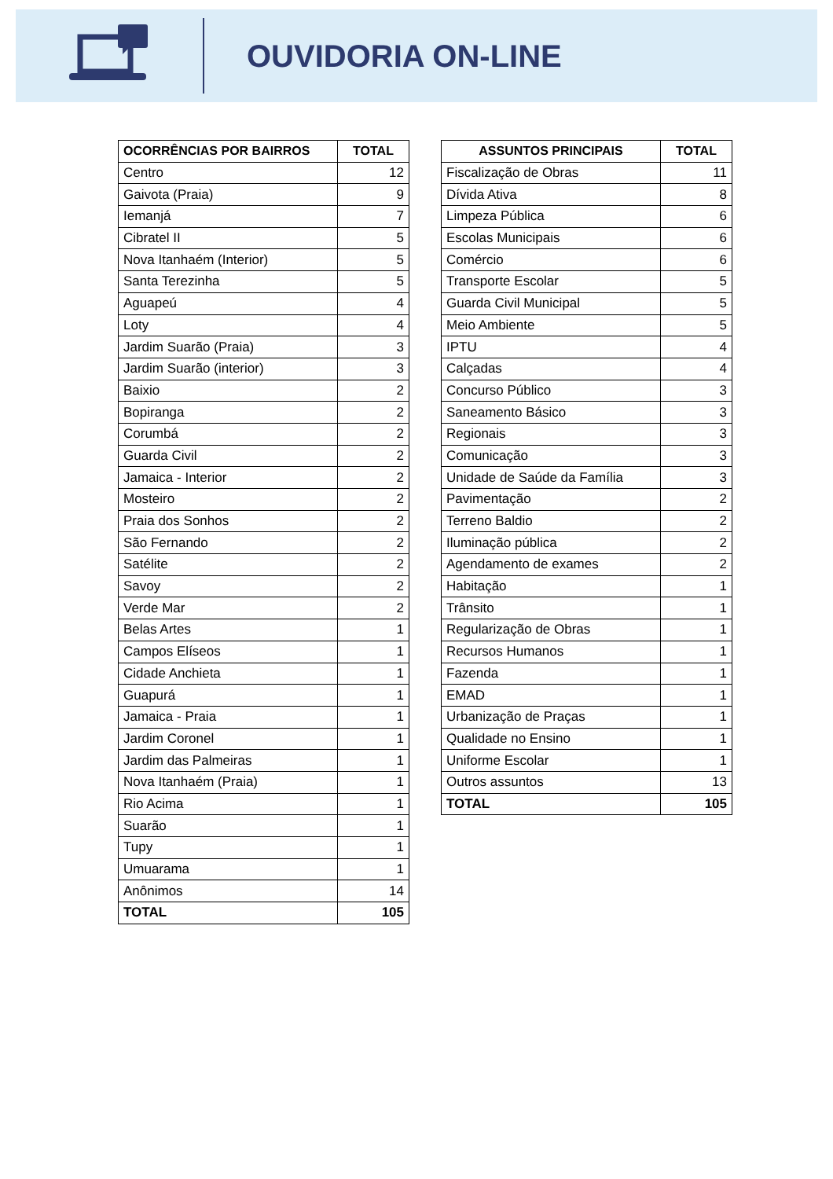OUVIDORIA ON-LINE
| OCORRÊNCIAS POR BAIRROS | TOTAL |
| --- | --- |
| Centro | 12 |
| Gaivota (Praia) | 9 |
| Iemanjá | 7 |
| Cibratel II | 5 |
| Nova Itanhaém (Interior) | 5 |
| Santa Terezinha | 5 |
| Aguapeú | 4 |
| Loty | 4 |
| Jardim Suarão (Praia) | 3 |
| Jardim Suarão (interior) | 3 |
| Baixio | 2 |
| Bopiranga | 2 |
| Corumbá | 2 |
| Guarda Civil | 2 |
| Jamaica - Interior | 2 |
| Mosteiro | 2 |
| Praia dos Sonhos | 2 |
| São Fernando | 2 |
| Satélite | 2 |
| Savoy | 2 |
| Verde Mar | 2 |
| Belas Artes | 1 |
| Campos Elíseos | 1 |
| Cidade Anchieta | 1 |
| Guapurá | 1 |
| Jamaica - Praia | 1 |
| Jardim Coronel | 1 |
| Jardim das Palmeiras | 1 |
| Nova Itanhaém (Praia) | 1 |
| Rio Acima | 1 |
| Suarão | 1 |
| Tupy | 1 |
| Umuarama | 1 |
| Anônimos | 14 |
| TOTAL | 105 |
| ASSUNTOS PRINCIPAIS | TOTAL |
| --- | --- |
| Fiscalização de Obras | 11 |
| Dívida Ativa | 8 |
| Limpeza Pública | 6 |
| Escolas Municipais | 6 |
| Comércio | 6 |
| Transporte Escolar | 5 |
| Guarda Civil Municipal | 5 |
| Meio Ambiente | 5 |
| IPTU | 4 |
| Calçadas | 4 |
| Concurso Público | 3 |
| Saneamento Básico | 3 |
| Regionais | 3 |
| Comunicação | 3 |
| Unidade de Saúde da Família | 3 |
| Pavimentação | 2 |
| Terreno Baldio | 2 |
| Iluminação pública | 2 |
| Agendamento de exames | 2 |
| Habitação | 1 |
| Trânsito | 1 |
| Regularização de Obras | 1 |
| Recursos Humanos | 1 |
| Fazenda | 1 |
| EMAD | 1 |
| Urbanização de Praças | 1 |
| Qualidade no Ensino | 1 |
| Uniforme Escolar | 1 |
| Outros assuntos | 13 |
| TOTAL | 105 |